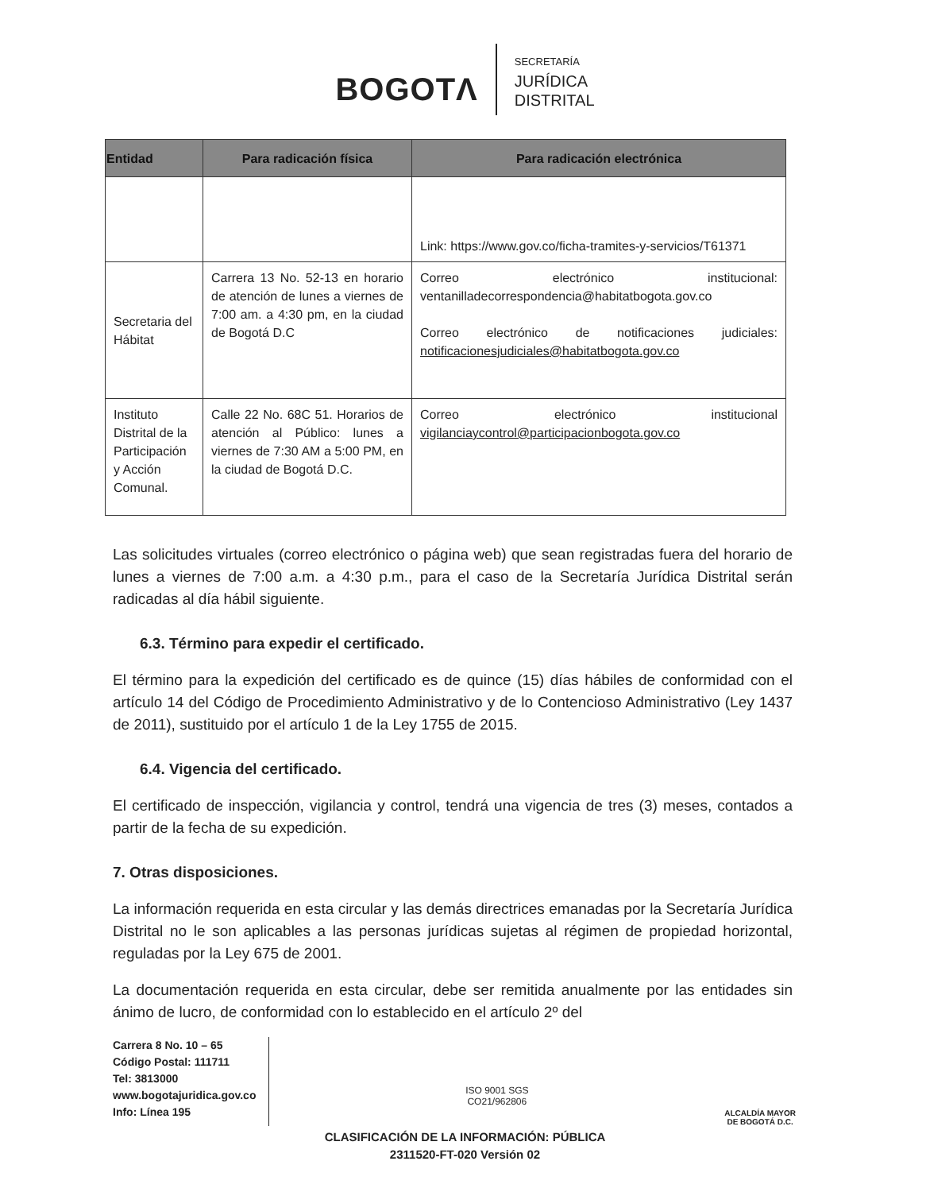BOGOTΛ
SECRETARÍA
JURÍDICA
DISTRITAL
| Entidad | Para radicación física | Para radicación electrónica |
| --- | --- | --- |
| | | Link: https://www.gov.co/ficha-tramites-y-servicios/T61371 |
| Secretaria del Hábitat | Carrera 13 No. 52-13 en horario de atención de lunes a viernes de 7:00 am. a 4:30 pm, en la ciudad de Bogotá D.C | Correo electrónico institucional: ventanilladecorrespondencia@habitatbogota.gov.co Correo electrónico de notificaciones judiciales: notificacionesjudiciales@habitatbogota.gov.co |
| Instituto Distrital de la Participación y Acción Comunal. | Calle 22 No. 68C 51. Horarios de atención al Público: lunes a viernes de 7:30 AM a 5:00 PM, en la ciudad de Bogotá D.C. | Correo electrónico institucional vigilanciaycontrol@participacionbogota.gov.co |
Las solicitudes virtuales (correo electrónico o página web) que sean registradas fuera del horario de lunes a viernes de 7:00 a.m. a 4:30 p.m., para el caso de la Secretaría Jurídica Distrital serán radicadas al día hábil siguiente.
6.3. Término para expedir el certificado.
El término para la expedición del certificado es de quince (15) días hábiles de conformidad con el artículo 14 del Código de Procedimiento Administrativo y de lo Contencioso Administrativo (Ley 1437 de 2011), sustituido por el artículo 1 de la Ley 1755 de 2015.
6.4. Vigencia del certificado.
El certificado de inspección, vigilancia y control, tendrá una vigencia de tres (3) meses, contados a partir de la fecha de su expedición.
7. Otras disposiciones.
La información requerida en esta circular y las demás directrices emanadas por la Secretaría Jurídica Distrital no le son aplicables a las personas jurídicas sujetas al régimen de propiedad horizontal, reguladas por la Ley 675 de 2001.
La documentación requerida en esta circular, debe ser remitida anualmente por las entidades sin ánimo de lucro, de conformidad con lo establecido en el artículo 2º del
Carrera 8 No. 10 – 65
Código Postal: 111711
Tel: 3813000
www.bogotajuridica.gov.co
Info: Línea 195
ISO 9001 SGS
CO21/962806
ALCALDÍA MAYOR
DE BOGOTÁ D.C.
CLASIFICACIÓN DE LA INFORMACIÓN: PÚBLICA
2311520-FT-020 Versión 02